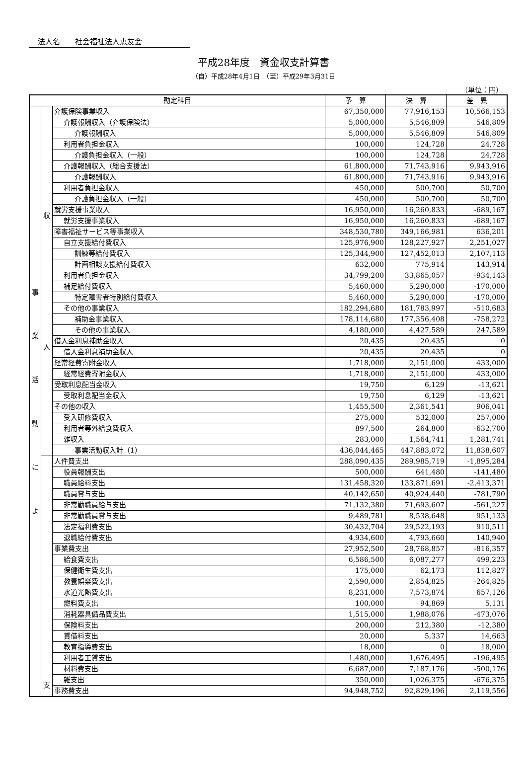法人名　　社会福祉法人恵友会
平成28年度　資金収支計算書
（自）平成28年4月1日　（至）平成29年3月31日
（単位：円）
| 勘定科目 | | | 予 算 | 決 算 | 差 異 |
| --- | --- | --- | --- | --- | --- |
| 事 業 活 動 に よ | 収 入 | 介護保険事業収入 | 67,350,000 | 77,916,153 | 10,566,153 |
| | | 介護報酬収入（介護保険法） | 5,000,000 | 5,546,809 | 546,809 |
| | | 介護報酬収入 | 5,000,000 | 5,546,809 | 546,809 |
| | | 利用者負担金収入 | 100,000 | 124,728 | 24,728 |
| | | 介護負担金収入（一般） | 100,000 | 124,728 | 24,728 |
| | | 介護報酬収入（総合支援法） | 61,800,000 | 71,743,916 | 9,943,916 |
| | | 介護報酬収入 | 61,800,000 | 71,743,916 | 9,943,916 |
| | | 利用者負担金収入 | 450,000 | 500,700 | 50,700 |
| | | 介護負担金収入（一般） | 450,000 | 500,700 | 50,700 |
| | | 就労支援事業収入 | 16,950,000 | 16,260,833 | -689,167 |
| | | 就労支援事業収入 | 16,950,000 | 16,260,833 | -689,167 |
| | | 障害福祉サービス等事業収入 | 348,530,780 | 349,166,981 | 636,201 |
| | | 自立支援給付費収入 | 125,976,900 | 128,227,927 | 2,251,027 |
| | | 訓練等給付費収入 | 125,344,900 | 127,452,013 | 2,107,113 |
| | | 計画相談支援給付費収入 | 632,000 | 775,914 | 143,914 |
| | | 利用者負担金収入 | 34,799,200 | 33,865,057 | -934,143 |
| | | 補足給付費収入 | 5,460,000 | 5,290,000 | -170,000 |
| | | 特定障害者特別給付費収入 | 5,460,000 | 5,290,000 | -170,000 |
| | | その他の事業収入 | 182,294,680 | 181,783,997 | -510,683 |
| | | 補助金事業収入 | 178,114,680 | 177,356,408 | -758,272 |
| | | その他の事業収入 | 4,180,000 | 4,427,589 | 247,589 |
| | | 借入金利息補助金収入 | 20,435 | 20,435 | 0 |
| | | 借入金利息補助金収入 | 20,435 | 20,435 | 0 |
| | | 経常経費寄附金収入 | 1,718,000 | 2,151,000 | 433,000 |
| | | 経常経費寄附金収入 | 1,718,000 | 2,151,000 | 433,000 |
| | | 受取利息配当金収入 | 19,750 | 6,129 | -13,621 |
| | | 受取利息配当金収入 | 19,750 | 6,129 | -13,621 |
| | | その他の収入 | 1,455,500 | 2,361,541 | 906,041 |
| | | 受入研修費収入 | 275,000 | 532,000 | 257,000 |
| | | 利用者等外給食費収入 | 897,500 | 264,800 | -632,700 |
| | | 雑収入 | 283,000 | 1,564,741 | 1,281,741 |
| | | 事業活動収入計（1） | 436,044,465 | 447,883,072 | 11,838,607 |
| | 支 | 人件費支出 | 288,090,435 | 289,985,719 | -1,895,284 |
| | | 役員報酬支出 | 500,000 | 641,480 | -141,480 |
| | | 職員給料支出 | 131,458,320 | 133,871,691 | -2,413,371 |
| | | 職員賞与支出 | 40,142,650 | 40,924,440 | -781,790 |
| | | 非常勤職員給与支出 | 71,132,380 | 71,693,607 | -561,227 |
| | | 非常勤職員賞与支出 | 9,489,781 | 8,538,648 | 951,133 |
| | | 法定福利費支出 | 30,432,704 | 29,522,193 | 910,511 |
| | | 退職給付費支出 | 4,934,600 | 4,793,660 | 140,940 |
| | | 事業費支出 | 27,952,500 | 28,768,857 | -816,357 |
| | | 給食費支出 | 6,586,500 | 6,087,277 | 499,223 |
| | | 保健衛生費支出 | 175,000 | 62,173 | 112,827 |
| | | 教養娯楽費支出 | 2,590,000 | 2,854,825 | -264,825 |
| | | 水道光熱費支出 | 8,231,000 | 7,573,874 | 657,126 |
| | | 燃料費支出 | 100,000 | 94,869 | 5,131 |
| | | 消耗器具備品費支出 | 1,515,000 | 1,988,076 | -473,076 |
| | | 保険料支出 | 200,000 | 212,380 | -12,380 |
| | | 賃借料支出 | 20,000 | 5,337 | 14,663 |
| | | 教育指導費支出 | 18,000 | 0 | 18,000 |
| | | 利用者工賃支出 | 1,480,000 | 1,676,495 | -196,495 |
| | | 材料費支出 | 6,687,000 | 7,187,176 | -500,176 |
| | | 雑支出 | 350,000 | 1,026,375 | -676,375 |
| | | 事務費支出 | 94,948,752 | 92,829,196 | 2,119,556 |